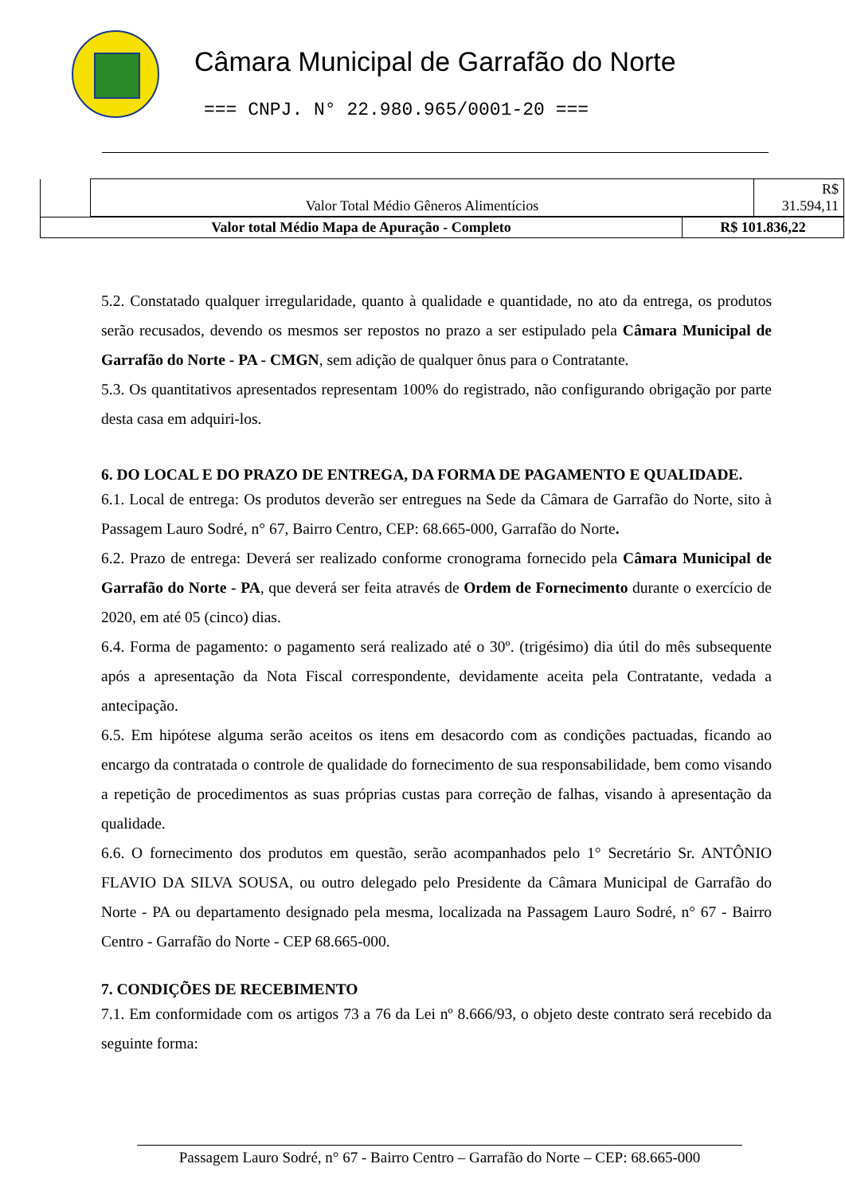Câmara Municipal de Garrafão do Norte
=== CNPJ. N° 22.980.965/0001-20 ===
| | Valor Total Médio Gêneros Alimentícios | R$ 31.594,11 |
| Valor total Médio Mapa de Apuração - Completo | R$ 101.836,22 |
5.2. Constatado qualquer irregularidade, quanto à qualidade e quantidade, no ato da entrega, os produtos serão recusados, devendo os mesmos ser repostos no prazo a ser estipulado pela Câmara Municipal de Garrafão do Norte - PA - CMGN, sem adição de qualquer ônus para o Contratante.
5.3. Os quantitativos apresentados representam 100% do registrado, não configurando obrigação por parte desta casa em adquiri-los.
6. DO LOCAL E DO PRAZO DE ENTREGA, DA FORMA DE PAGAMENTO E QUALIDADE.
6.1. Local de entrega: Os produtos deverão ser entregues na Sede da Câmara de Garrafão do Norte, sito à Passagem Lauro Sodré, n° 67, Bairro Centro, CEP: 68.665-000, Garrafão do Norte.
6.2. Prazo de entrega: Deverá ser realizado conforme cronograma fornecido pela Câmara Municipal de Garrafão do Norte - PA, que deverá ser feita através de Ordem de Fornecimento durante o exercício de 2020, em até 05 (cinco) dias.
6.4. Forma de pagamento: o pagamento será realizado até o 30º. (trigésimo) dia útil do mês subsequente após a apresentação da Nota Fiscal correspondente, devidamente aceita pela Contratante, vedada a antecipação.
6.5. Em hipótese alguma serão aceitos os itens em desacordo com as condições pactuadas, ficando ao encargo da contratada o controle de qualidade do fornecimento de sua responsabilidade, bem como visando a repetição de procedimentos as suas próprias custas para correção de falhas, visando à apresentação da qualidade.
6.6. O fornecimento dos produtos em questão, serão acompanhados pelo 1° Secretário Sr. ANTÔNIO FLAVIO DA SILVA SOUSA, ou outro delegado pelo Presidente da Câmara Municipal de Garrafão do Norte - PA ou departamento designado pela mesma, localizada na Passagem Lauro Sodré, n° 67 - Bairro Centro - Garrafão do Norte - CEP 68.665-000.
7. CONDIÇÕES DE RECEBIMENTO
7.1. Em conformidade com os artigos 73 a 76 da Lei nº 8.666/93, o objeto deste contrato será recebido da seguinte forma:
Passagem Lauro Sodré, n° 67 - Bairro Centro – Garrafão do Norte – CEP: 68.665-000